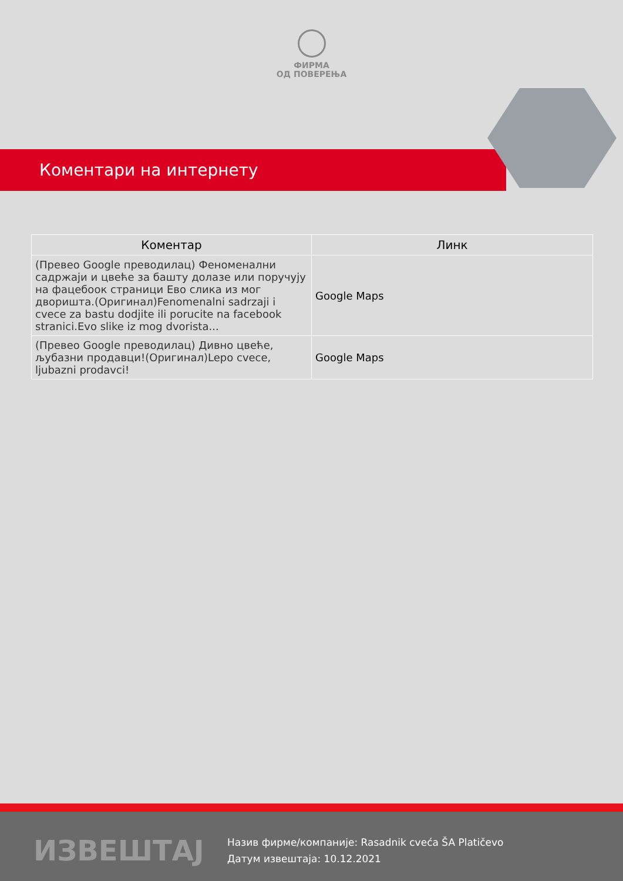ФИРМА
ОД ПОВЕРЕЊА
Коментари на интернету
| Коментар | Линк |
| --- | --- |
| (Превео Google преводилац) Феноменални садржаји и цвеће за башту долазе или поручују на фацебоок страници Ево слика из мог дворишта.(Оригинал)Fenomenalni sadrzaji i cvece za bastu dodjite ili porucite na facebook stranici.Evo slike iz mog dvorista... | Google Maps |
| (Превео Google преводилац) Дивно цвеће, љубазни продавци!(Оригинал)Lepo cvece, ljubazni prodavci! | Google Maps |
ИЗВЕШТАЈ
Назив фирме/компаније: Rasadnik cveća ŠA Platičevo
Датум извештаја: 10.12.2021